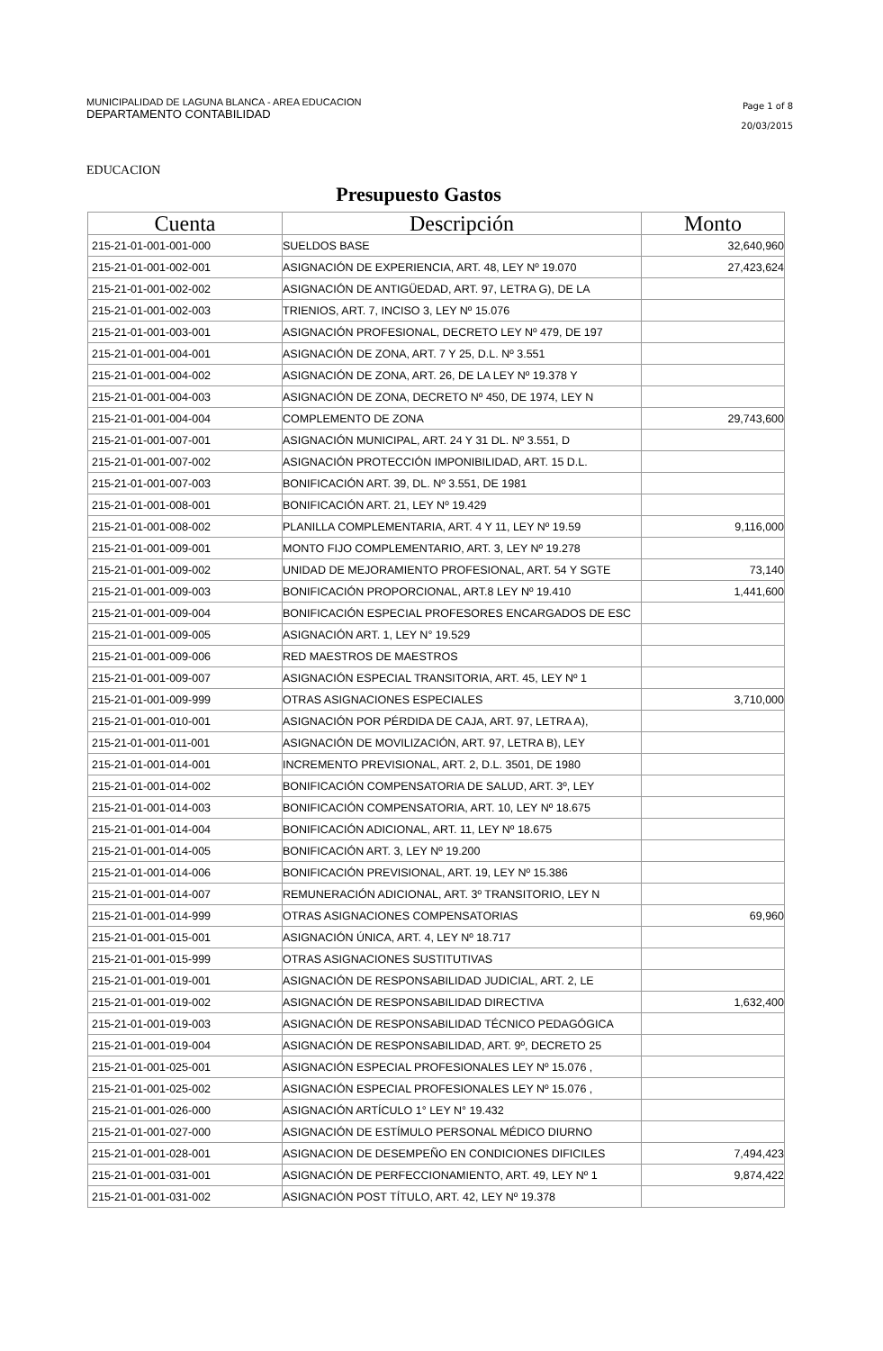MUNICIPALIDAD DE LAGUNA BLANCA - AREA EDUCACION
DEPARTAMENTO CONTABILIDAD
Page 1 of 8
20/03/2015
EDUCACION
Presupuesto Gastos
| Cuenta | Descripción | Monto |
| --- | --- | --- |
| 215-21-01-001-001-000 | SUELDOS BASE | 32,640,960 |
| 215-21-01-001-002-001 | ASIGNACIÓN DE EXPERIENCIA, ART. 48, LEY Nº 19.070 | 27,423,624 |
| 215-21-01-001-002-002 | ASIGNACIÓN DE ANTIGÜEDAD, ART. 97, LETRA G), DE LA | |
| 215-21-01-001-002-003 | TRIENIOS, ART. 7, INCISO 3, LEY Nº 15.076 | |
| 215-21-01-001-003-001 | ASIGNACIÓN PROFESIONAL, DECRETO LEY Nº 479, DE 197 | |
| 215-21-01-001-004-001 | ASIGNACIÓN DE ZONA, ART. 7 Y 25, D.L. Nº 3.551 | |
| 215-21-01-001-004-002 | ASIGNACIÓN DE ZONA, ART. 26, DE LA LEY Nº 19.378 Y | |
| 215-21-01-001-004-003 | ASIGNACIÓN DE ZONA, DECRETO Nº 450, DE 1974, LEY N | |
| 215-21-01-001-004-004 | COMPLEMENTO DE ZONA | 29,743,600 |
| 215-21-01-001-007-001 | ASIGNACIÓN MUNICIPAL, ART. 24 Y 31 DL. Nº 3.551, D | |
| 215-21-01-001-007-002 | ASIGNACIÓN PROTECCIÓN IMPONIBILIDAD, ART. 15 D.L. | |
| 215-21-01-001-007-003 | BONIFICACIÓN ART. 39, DL. Nº 3.551, DE 1981 | |
| 215-21-01-001-008-001 | BONIFICACIÓN ART. 21, LEY Nº 19.429 | |
| 215-21-01-001-008-002 | PLANILLA COMPLEMENTARIA, ART. 4 Y 11, LEY Nº 19.59 | 9,116,000 |
| 215-21-01-001-009-001 | MONTO FIJO COMPLEMENTARIO, ART. 3, LEY Nº 19.278 | |
| 215-21-01-001-009-002 | UNIDAD DE MEJORAMIENTO PROFESIONAL, ART. 54 Y SGTE | 73,140 |
| 215-21-01-001-009-003 | BONIFICACIÓN PROPORCIONAL, ART.8 LEY Nº 19.410 | 1,441,600 |
| 215-21-01-001-009-004 | BONIFICACIÓN ESPECIAL PROFESORES ENCARGADOS DE ESC | |
| 215-21-01-001-009-005 | ASIGNACIÓN ART. 1, LEY N° 19.529 | |
| 215-21-01-001-009-006 | RED MAESTROS DE MAESTROS | |
| 215-21-01-001-009-007 | ASIGNACIÓN ESPECIAL TRANSITORIA, ART. 45, LEY Nº 1 | |
| 215-21-01-001-009-999 | OTRAS ASIGNACIONES ESPECIALES | 3,710,000 |
| 215-21-01-001-010-001 | ASIGNACIÓN POR PÉRDIDA DE CAJA, ART. 97, LETRA A), | |
| 215-21-01-001-011-001 | ASIGNACIÓN DE MOVILIZACIÓN, ART. 97, LETRA B), LEY | |
| 215-21-01-001-014-001 | INCREMENTO PREVISIONAL, ART. 2, D.L. 3501, DE 1980 | |
| 215-21-01-001-014-002 | BONIFICACIÓN COMPENSATORIA DE SALUD, ART. 3º, LEY | |
| 215-21-01-001-014-003 | BONIFICACIÓN COMPENSATORIA, ART. 10, LEY Nº 18.675 | |
| 215-21-01-001-014-004 | BONIFICACIÓN ADICIONAL, ART. 11, LEY Nº 18.675 | |
| 215-21-01-001-014-005 | BONIFICACIÓN ART. 3, LEY Nº 19.200 | |
| 215-21-01-001-014-006 | BONIFICACIÓN PREVISIONAL, ART. 19, LEY Nº 15.386 | |
| 215-21-01-001-014-007 | REMUNERACIÓN ADICIONAL, ART. 3º TRANSITORIO, LEY N | |
| 215-21-01-001-014-999 | OTRAS ASIGNACIONES COMPENSATORIAS | 69,960 |
| 215-21-01-001-015-001 | ASIGNACIÓN ÚNICA, ART. 4, LEY Nº 18.717 | |
| 215-21-01-001-015-999 | OTRAS ASIGNACIONES SUSTITUTIVAS | |
| 215-21-01-001-019-001 | ASIGNACIÓN DE RESPONSABILIDAD JUDICIAL, ART. 2, LE | |
| 215-21-01-001-019-002 | ASIGNACIÓN DE RESPONSABILIDAD DIRECTIVA | 1,632,400 |
| 215-21-01-001-019-003 | ASIGNACIÓN DE RESPONSABILIDAD TÉCNICO PEDAGÓGICA | |
| 215-21-01-001-019-004 | ASIGNACIÓN DE RESPONSABILIDAD, ART. 9º, DECRETO 25 | |
| 215-21-01-001-025-001 | ASIGNACIÓN ESPECIAL PROFESIONALES LEY Nº 15.076 , | |
| 215-21-01-001-025-002 | ASIGNACIÓN ESPECIAL PROFESIONALES LEY Nº 15.076 , | |
| 215-21-01-001-026-000 | ASIGNACIÓN ARTÍCULO 1° LEY N° 19.432 | |
| 215-21-01-001-027-000 | ASIGNACIÓN DE ESTÍMULO PERSONAL MÉDICO DIURNO | |
| 215-21-01-001-028-001 | ASIGNACION DE DESEMPEÑO EN CONDICIONES DIFICILES | 7,494,423 |
| 215-21-01-001-031-001 | ASIGNACIÓN DE PERFECCIONAMIENTO, ART. 49, LEY Nº 1 | 9,874,422 |
| 215-21-01-001-031-002 | ASIGNACIÓN POST TÍTULO, ART. 42, LEY Nº 19.378 | |